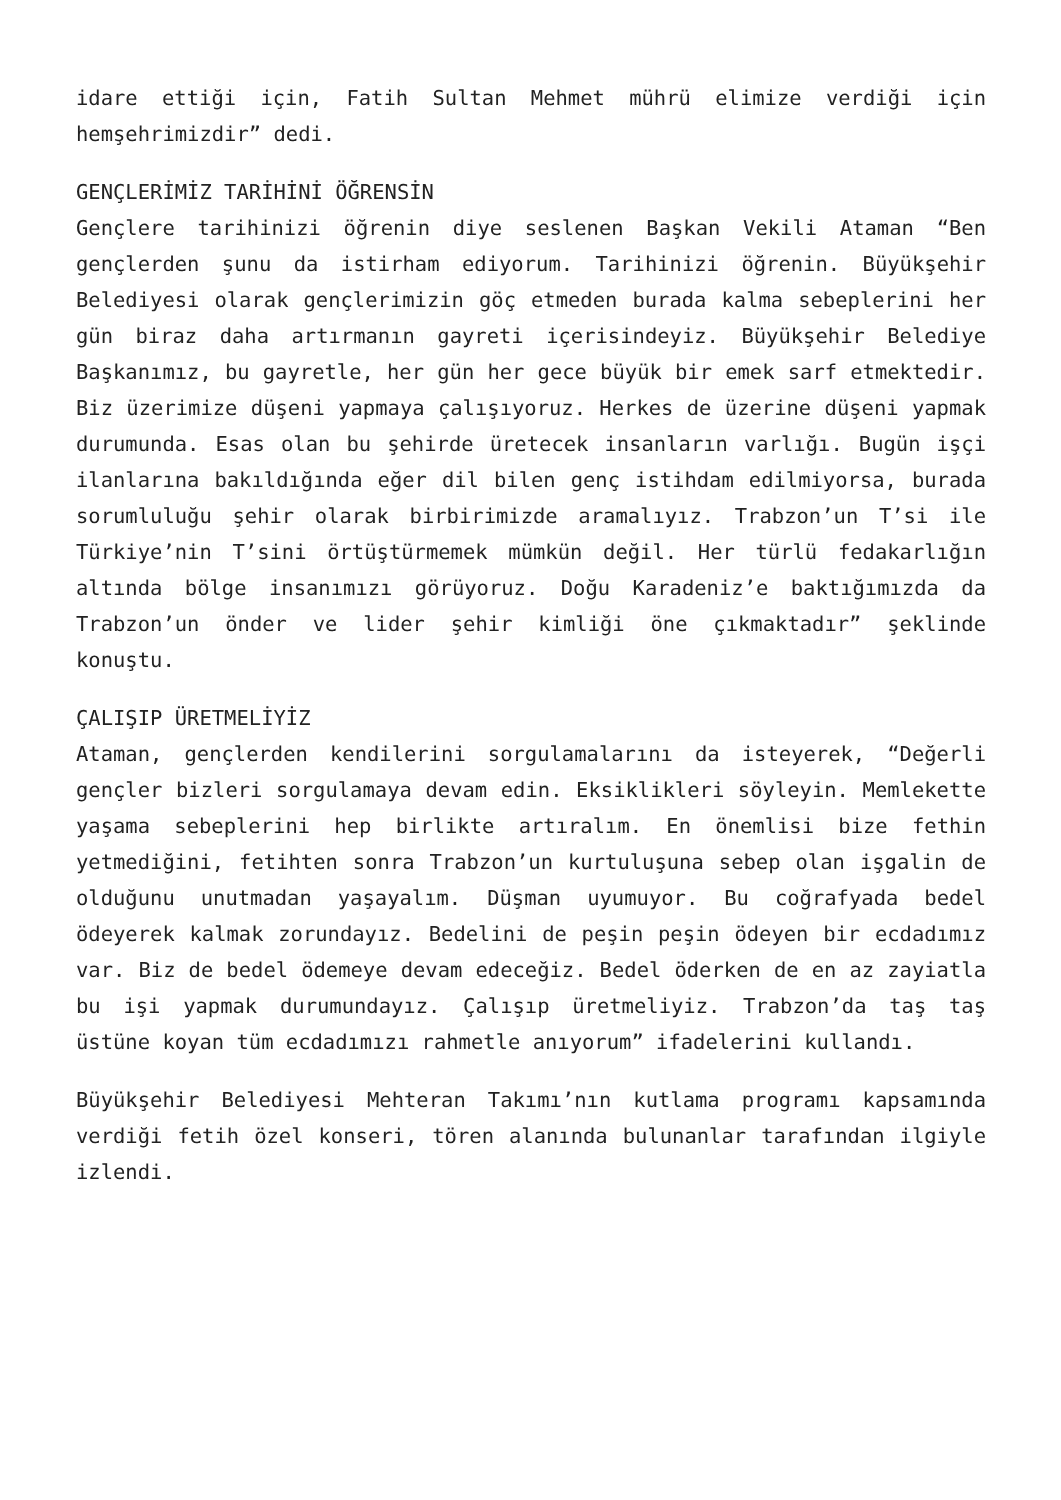idare ettiği için, Fatih Sultan Mehmet mührü elimize verdiği için hemşehrimizdir” dedi.
GENÇLERİMİZ TARİHİNİ ÖĞRENSİN
Gençlere tarihinizi öğrenin diye seslenen Başkan Vekili Ataman “Ben gençlerden şunu da istirham ediyorum. Tarihinizi öğrenin. Büyükşehir Belediyesi olarak gençlerimizin göç etmeden burada kalma sebeplerini her gün biraz daha artırmanın gayreti içerisindeyiz. Büyükşehir Belediye Başkanımız, bu gayretle, her gün her gece büyük bir emek sarf etmektedir. Biz üzerimize düşeni yapmaya çalışıyoruz. Herkes de üzerine düşeni yapmak durumunda. Esas olan bu şehirde üretecek insanların varlığı. Bugün işçi ilanlarına bakıldığında eğer dil bilen genç istihdam edilmiyorsa, burada sorumluluğu şehir olarak birbirimizde aramalıyız. Trabzon’un T’si ile Türkiye’nin T’sini örtüştürmemek mümkün değil. Her türlü fedakarlığın altında bölge insanımızı görüyoruz. Doğu Karadeniz’e baktığımızda da Trabzon’un önder ve lider şehir kimliği öne çıkmaktadır” şeklinde konuştu.
ÇALIŞIP ÜRETMELİYİZ
Ataman, gençlerden kendilerini sorgulamalarını da isteyerek, “Değerli gençler bizleri sorgulamaya devam edin. Eksiklikleri söyleyin. Memlekette yaşama sebeplerini hep birlikte artıralım. En önemlisi bize fethin yetmediğini, fetihten sonra Trabzon’un kurtuluşuna sebep olan işgalin de olduğunu unutmadan yaşayalım. Düşman uyumuyor. Bu coğrafyada bedel ödeyerek kalmak zorundayız. Bedelini de peşin peşin ödeyen bir ecdadımız var. Biz de bedel ödemeye devam edeceğiz. Bedel öderken de en az zayiatla bu işi yapmak durumundayız. Çalışıp üretmeliyiz. Trabzon’da taş taş üstüne koyan tüm ecdadımızı rahmetle anıyorum” ifadelerini kullandı.
Büyükşehir Belediyesi Mehteran Takımı’nın kutlama programı kapsamında verdiği fetih özel konseri, tören alanında bulunanlar tarafından ilgiyle izlendi.